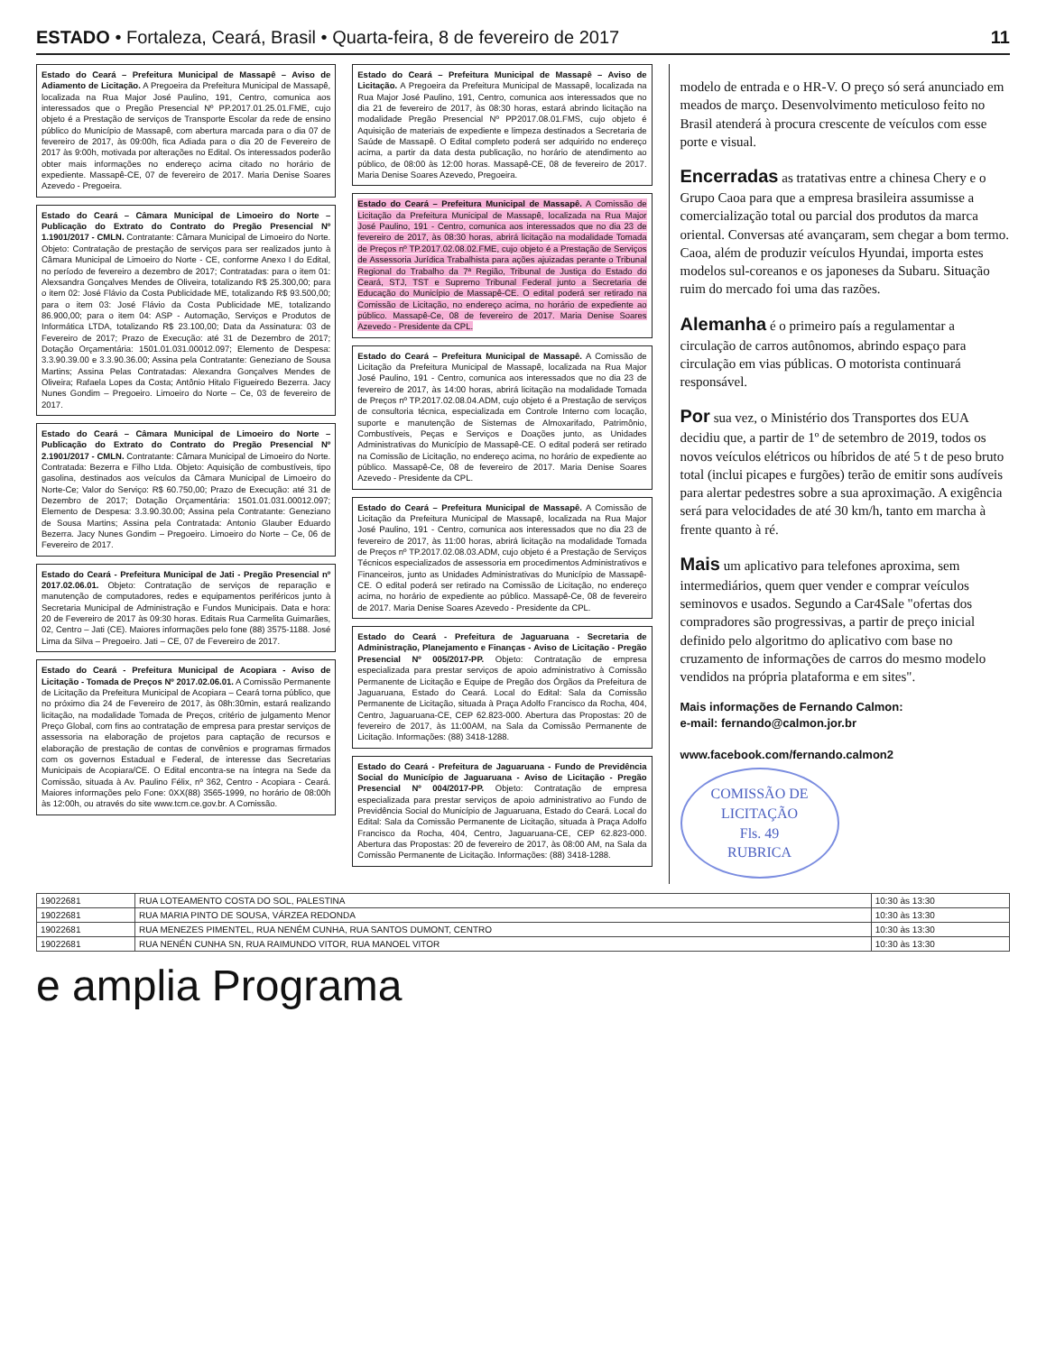ESTADO • Fortaleza, Ceará, Brasil • Quarta-feira, 8 de fevereiro de 2017 11
Estado do Ceará – Prefeitura Municipal de Massapê – Aviso de Adiamento de Licitação. A Pregoeira da Prefeitura Municipal de Massapê, localizada na Rua Major José Paulino, 191, Centro, comunica aos interessados que o Pregão Presencial Nº PP.2017.01.25.01.FME, cujo objeto é a Prestação de serviços de Transporte Escolar da rede de ensino público do Município de Massapê, com abertura marcada para o dia 07 de fevereiro de 2017, às 09:00h, fica Adiada para o dia 20 de Fevereiro de 2017 às 9:00h, motivada por alterações no Edital. Os interessados poderão obter mais informações no endereço acima citado no horário de expediente. Massapê-CE, 07 de fevereiro de 2017. Maria Denise Soares Azevedo - Pregoeira.
Estado do Ceará – Câmara Municipal de Limoeiro do Norte – Publicação do Extrato do Contrato do Pregão Presencial Nº 1.1901/2017 - CMLN. Contratante: Câmara Municipal de Limoeiro do Norte. Objeto: Contratação de prestação de serviços para ser realizados junto à Câmara Municipal de Limoeiro do Norte - CE, conforme Anexo I do Edital, no período de fevereiro a dezembro de 2017; Contratadas: para o item 01: Alexsandra Gonçalves Mendes de Oliveira, totalizando R$ 25.300,00; para o item 02: José Flávio da Costa Publicidade ME, totalizando R$ 93.500,00; para o item 03: José Flávio da Costa Publicidade ME, totalizando 86.900,00; para o item 04: ASP - Automação, Serviços e Produtos de Informática LTDA, totalizando R$ 23.100,00; Data da Assinatura: 03 de Fevereiro de 2017; Prazo de Execução: até 31 de Dezembro de 2017; Dotação Orçamentária: 1501.01.031.00012.097; Elemento de Despesa: 3.3.90.39.00 e 3.3.90.36.00; Assina pela Contratante: Geneziano de Sousa Martins; Assina Pelas Contratadas: Alexandra Gonçalves Mendes de Oliveira; Rafaela Lopes da Costa; Antônio Hitalo Figueiredo Bezerra. Jacy Nunes Gondim – Pregoeiro. Limoeiro do Norte – Ce, 03 de fevereiro de 2017.
Estado do Ceará – Câmara Municipal de Limoeiro do Norte – Publicação do Extrato do Contrato do Pregão Presencial Nº 2.1901/2017 - CMLN. Contratante: Câmara Municipal de Limoeiro do Norte. Contratada: Bezerra e Filho Ltda. Objeto: Aquisição de combustíveis, tipo gasolina, destinados aos veículos da Câmara Municipal de Limoeiro do Norte-Ce; Valor do Serviço: R$ 60.750,00; Prazo de Execução: até 31 de Dezembro de 2017; Dotação Orçamentária: 1501.01.031.00012.097; Elemento de Despesa: 3.3.90.30.00; Assina pela Contratante: Geneziano de Sousa Martins; Assina pela Contratada: Antonio Glauber Eduardo Bezerra. Jacy Nunes Gondim – Pregoeiro. Limoeiro do Norte – Ce, 06 de Fevereiro de 2017.
Estado do Ceará - Prefeitura Municipal de Jati - Pregão Presencial nº 2017.02.06.01. Objeto: Contratação de serviços de reparação e manutenção de computadores, redes e equipamentos periféricos junto à Secretaria Municipal de Administração e Fundos Municipais. Data e hora: 20 de Fevereiro de 2017 às 09:30 horas. Editais Rua Carmelita Guimarães, 02, Centro – Jati (CE). Maiores informações pelo fone (88) 3575-1188. José Lima da Silva – Pregoeiro. Jati – CE, 07 de Fevereiro de 2017.
Estado do Ceará - Prefeitura Municipal de Acopiara - Aviso de Licitação - Tomada de Preços Nº 2017.02.06.01. A Comissão Permanente de Licitação da Prefeitura Municipal de Acopiara – Ceará torna público, que no próximo dia 24 de Fevereiro de 2017, às 08h:30min, estará realizando licitação, na modalidade Tomada de Preços, critério de julgamento Menor Preço Global, com fins ao contratação de empresa para prestar serviços de assessoria na elaboração de projetos para captação de recursos e elaboração de prestação de contas de convênios e programas firmados com os governos Estadual e Federal, de interesse das Secretarias Municipais de Acopiara/CE. O Edital encontra-se na íntegra na Sede da Comissão, situada à Av. Paulino Félix, nº 362, Centro - Acopiara - Ceará. Maiores informações pelo Fone: 0XX(88) 3565-1999, no horário de 08:00h às 12:00h, ou através do site www.tcm.ce.gov.br. A Comissão.
Estado do Ceará – Prefeitura Municipal de Massapê – Aviso de Licitação. A Pregoeira da Prefeitura Municipal de Massapê, localizada na Rua Major José Paulino, 191, Centro, comunica aos interessados que no dia 21 de fevereiro de 2017, às 08:30 horas, estará abrindo licitação na modalidade Pregão Presencial Nº PP2017.08.01.FMS, cujo objeto é Aquisição de materiais de expediente e limpeza destinados a Secretaria de Saúde de Massapê. O Edital completo poderá ser adquirido no endereço acima, a partir da data desta publicação, no horário de atendimento ao público, de 08:00 às 12:00 horas. Massapê-CE, 08 de fevereiro de 2017. Maria Denise Soares Azevedo, Pregoeira.
Estado do Ceará – Prefeitura Municipal de Massapê. A Comissão de Licitação da Prefeitura Municipal de Massapê, localizada na Rua Major José Paulino, 191 - Centro, comunica aos interessados que no dia 23 de fevereiro de 2017, às 08:30 horas, abrirá licitação na modalidade Tomada de Preços nº TP.2017.02.08.02.FME, cujo objeto é a Prestação de Serviços de Assessoria Jurídica Trabalhista para ações ajuizadas perante o Tribunal Regional do Trabalho da 7ª Região, Tribunal de Justiça do Estado do Ceará, STJ, TST e Supremo Tribunal Federal junto a Secretaria de Educação do Município de Massapê-CE. O edital poderá ser retirado na Comissão de Licitação, no endereço acima, no horário de expediente ao público. Massapê-Ce, 08 de fevereiro de 2017. Maria Denise Soares Azevedo - Presidente da CPL.
Estado do Ceará – Prefeitura Municipal de Massapê. A Comissão de Licitação da Prefeitura Municipal de Massapê, localizada na Rua Major José Paulino, 191 - Centro, comunica aos interessados que no dia 23 de fevereiro de 2017, às 14:00 horas, abrirá licitação na modalidade Tomada de Preços nº TP.2017.02.08.04.ADM, cujo objeto é a Prestação de serviços de consultoria técnica, especializada em Controle Interno com locação, suporte e manutenção de Sistemas de Almoxarifado, Patrimônio, Combustíveis, Peças e Serviços e Doações junto, as Unidades Administrativas do Município de Massapê-CE. O edital poderá ser retirado na Comissão de Licitação, no endereço acima, no horário de expediente ao público. Massapê-Ce, 08 de fevereiro de 2017. Maria Denise Soares Azevedo - Presidente da CPL.
Estado do Ceará – Prefeitura Municipal de Massapê. A Comissão de Licitação da Prefeitura Municipal de Massapê, localizada na Rua Major José Paulino, 191 - Centro, comunica aos interessados que no dia 23 de fevereiro de 2017, às 11:00 horas, abrirá licitação na modalidade Tomada de Preços nº TP.2017.02.08.03.ADM, cujo objeto é a Prestação de Serviços Técnicos especializados de assessoria em procedimentos Administrativos e Financeiros, junto as Unidades Administrativas do Município de Massapê-CE. O edital poderá ser retirado na Comissão de Licitação, no endereço acima, no horário de expediente ao público. Massapê-Ce, 08 de fevereiro de 2017. Maria Denise Soares Azevedo - Presidente da CPL.
Estado do Ceará - Prefeitura de Jaguaruana - Secretaria de Administração, Planejamento e Finanças - Aviso de Licitação - Pregão Presencial Nº 005/2017-PP. Objeto: Contratação de empresa especializada para prestar serviços de apoio administrativo à Comissão Permanente de Licitação e Equipe de Pregão dos Órgãos da Prefeitura de Jaguaruana, Estado do Ceará. Local do Edital: Sala da Comissão Permanente de Licitação, situada à Praça Adolfo Francisco da Rocha, 404, Centro, Jaguaruana-CE, CEP 62.823-000. Abertura das Propostas: 20 de fevereiro de 2017, às 11:00AM, na Sala da Comissão Permanente de Licitação. Informações: (88) 3418-1288.
Estado do Ceará - Prefeitura de Jaguaruana - Fundo de Previdência Social do Município de Jaguaruana - Aviso de Licitação - Pregão Presencial Nº 004/2017-PP. Objeto: Contratação de empresa especializada para prestar serviços de apoio administrativo ao Fundo de Previdência Social do Município de Jaguaruana, Estado do Ceará. Local do Edital: Sala da Comissão Permanente de Licitação, situada à Praça Adolfo Francisco da Rocha, 404, Centro, Jaguaruana-CE, CEP 62.823-000. Abertura das Propostas: 20 de fevereiro de 2017, às 08:00 AM, na Sala da Comissão Permanente de Licitação. Informações: (88) 3418-1288.
modelo de entrada e o HR-V. O preço só será anunciado em meados de março. Desenvolvimento meticuloso feito no Brasil atenderá à procura crescente de veículos com esse porte e visual.
Encerradas as tratativas entre a chinesa Chery e o Grupo Caoa para que a empresa brasileira assumisse a comercialização total ou parcial dos produtos da marca oriental. Conversas até avançaram, sem chegar a bom termo. Caoa, além de produzir veículos Hyundai, importa estes modelos sul-coreanos e os japoneses da Subaru. Situação ruim do mercado foi uma das razões.
Alemanha é o primeiro país a regulamentar a circulação de carros autônomos, abrindo espaço para circulação em vias públicas. O motorista continuará responsável.
Por sua vez, o Ministério dos Transportes dos EUA decidiu que, a partir de 1º de setembro de 2019, todos os novos veículos elétricos ou híbridos de até 5 t de peso bruto total (inclui picapes e furgões) terão de emitir sons audíveis para alertar pedestres sobre a sua aproximação. A exigência será para velocidades de até 30 km/h, tanto em marcha à frente quanto à ré.
Mais um aplicativo para telefones aproxima, sem intermediários, quem quer vender e comprar veículos seminovos e usados. Segundo a Car4Sale "ofertas dos compradores são progressivas, a partir de preço inicial definido pelo algoritmo do aplicativo com base no cruzamento de informações de carros do mesmo modelo vendidos na própria plataforma e em sites".
Mais informações de Fernando Calmon:
e-mail: fernando@calmon.jor.br
www.facebook.com/fernando.calmon2
COMISSÃO DE LICITAÇÃO
Fls. 49
RUBRICA
| 19022681 | RUA LOTEAMENTO COSTA DO SOL, PALESTINA | 10:30 às 13:30 |
| 19022681 | RUA MARIA PINTO DE SOUSA, VÁRZEA REDONDA | 10:30 às 13:30 |
| 19022681 | RUA MENEZES PIMENTEL, RUA NENÉM CUNHA, RUA SANTOS DUMONT, CENTRO | 10:30 às 13:30 |
| 19022681 | RUA NENÉN CUNHA SN, RUA RAIMUNDO VITOR, RUA MANOEL VITOR | 10:30 às 13:30 |
e amplia Programa